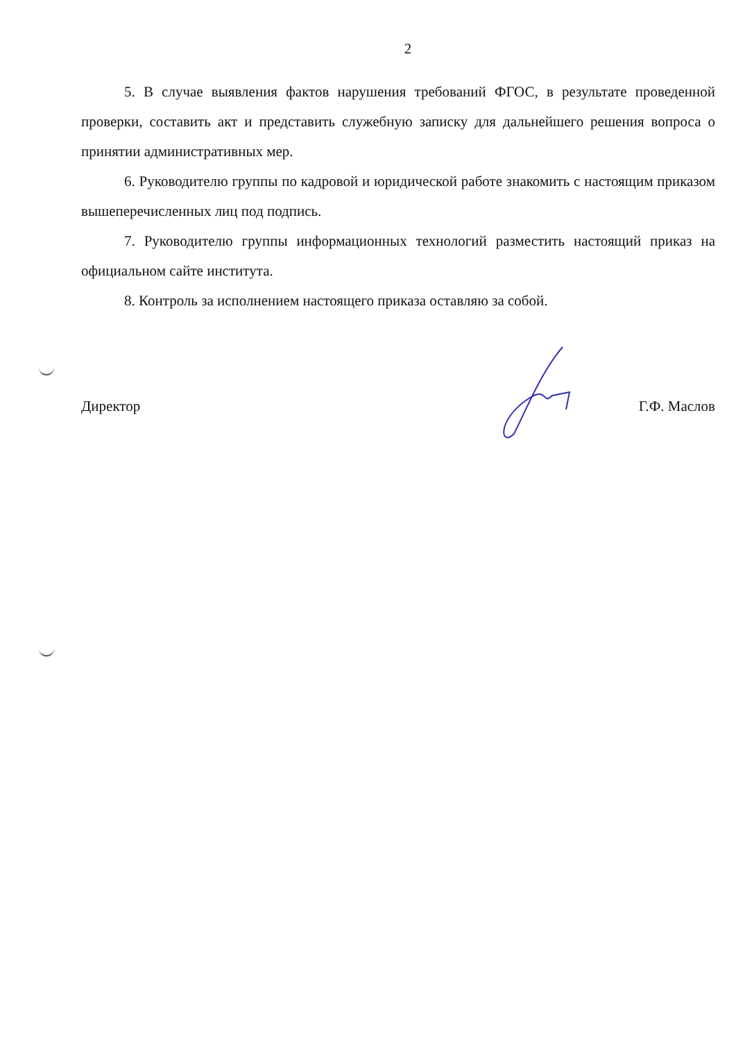2
5. В случае выявления фактов нарушения требований ФГОС, в результате проведенной проверки, составить акт и представить служебную записку для дальнейшего решения вопроса о принятии административных мер.
6. Руководителю группы по кадровой и юридической работе знакомить с настоящим приказом вышеперечисленных лиц под подпись.
7. Руководителю группы информационных технологий разместить настоящий приказ на официальном сайте института.
8. Контроль за исполнением настоящего приказа оставляю за собой.
Директор Г.Ф. Маслов